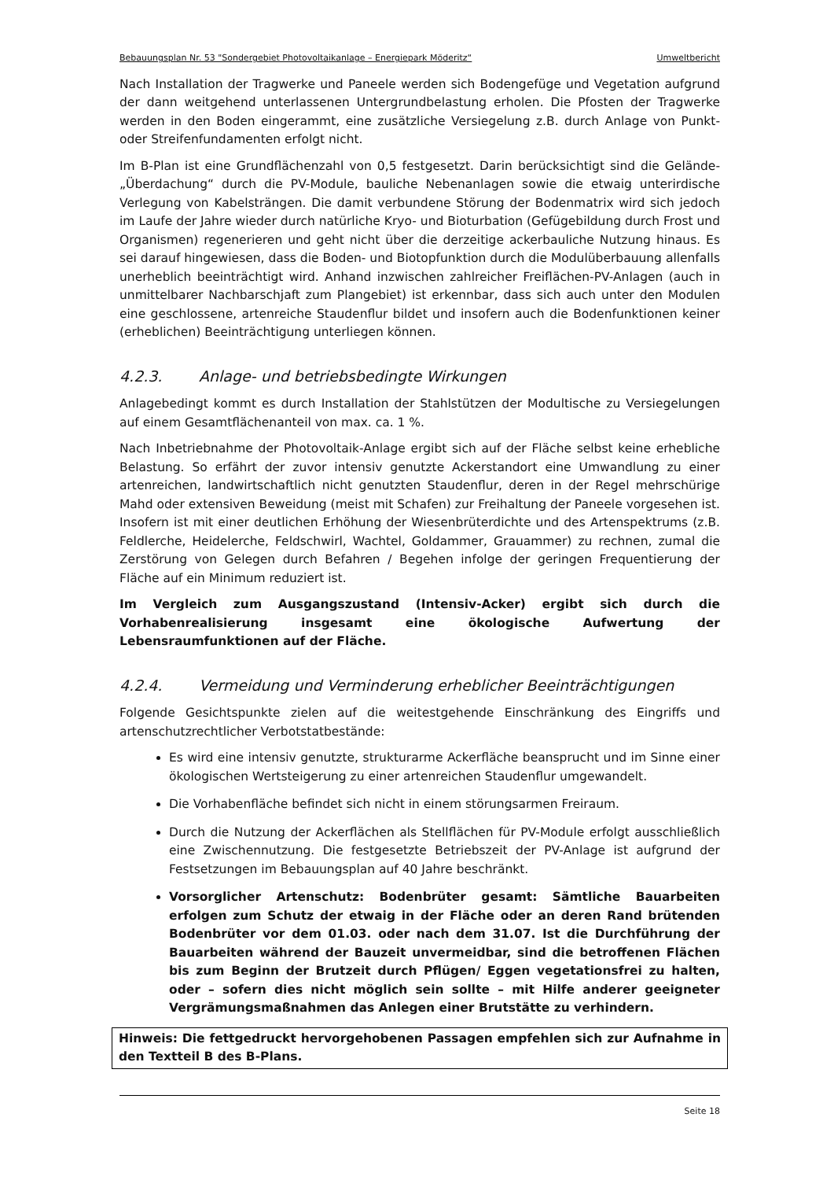Bebauungsplan Nr. 53 "Sondergebiet Photovoltaikanlage – Energiepark Möderitz“ Umweltbericht
Nach Installation der Tragwerke und Paneele werden sich Bodengefüge und Vegetation aufgrund der dann weitgehend unterlassenen Untergrundbelastung erholen. Die Pfosten der Tragwerke werden in den Boden eingerammt, eine zusätzliche Versiegelung z.B. durch Anlage von Punkt- oder Streifenfundamenten erfolgt nicht.
Im B-Plan ist eine Grundflächenzahl von 0,5 festgesetzt. Darin berücksichtigt sind die Gelände-„Überdachung“ durch die PV-Module, bauliche Nebenanlagen sowie die etwaig unterirdische Verlegung von Kabelsträngen. Die damit verbundene Störung der Bodenmatrix wird sich jedoch im Laufe der Jahre wieder durch natürliche Kryo- und Bioturbation (Gefügebildung durch Frost und Organismen) regenerieren und geht nicht über die derzeitige ackerbauliche Nutzung hinaus. Es sei darauf hingewiesen, dass die Boden- und Biotopfunktion durch die Modulüberbauung allenfalls unerheblich beeinträchtigt wird. Anhand inzwischen zahlreicher Freiflächen-PV-Anlagen (auch in unmittelbarer Nachbarschjaft zum Plangebiet) ist erkennbar, dass sich auch unter den Modulen eine geschlossene, artenreiche Staudenflur bildet und insofern auch die Bodenfunktionen keiner (erheblichen) Beeinträchtigung unterliegen können.
4.2.3. Anlage- und betriebsbedingte Wirkungen
Anlagebedingt kommt es durch Installation der Stahlstützen der Modultische zu Versiegelungen auf einem Gesamtflächenanteil von max. ca. 1 %.
Nach Inbetriebnahme der Photovoltaik-Anlage ergibt sich auf der Fläche selbst keine erhebliche Belastung. So erfährt der zuvor intensiv genutzte Ackerstandort eine Umwandlung zu einer artenreichen, landwirtschaftlich nicht genutzten Staudenflur, deren in der Regel mehrschürige Mahd oder extensiven Beweidung (meist mit Schafen) zur Freihaltung der Paneele vorgesehen ist. Insofern ist mit einer deutlichen Erhöhung der Wiesenbrüterdichte und des Artenspektrums (z.B. Feldlerche, Heidelerche, Feldschwirl, Wachtel, Goldammer, Grauammer) zu rechnen, zumal die Zerstörung von Gelegen durch Befahren / Begehen infolge der geringen Frequentierung der Fläche auf ein Minimum reduziert ist.
Im Vergleich zum Ausgangszustand (Intensiv-Acker) ergibt sich durch die Vorhabenrealisierung insgesamt eine ökologische Aufwertung der Lebensraumfunktionen auf der Fläche.
4.2.4. Vermeidung und Verminderung erheblicher Beeinträchtigungen
Folgende Gesichtspunkte zielen auf die weitestgehende Einschränkung des Eingriffs und artenschutzrechtlicher Verbotstatbestände:
Es wird eine intensiv genutzte, strukturarme Ackerfläche beansprucht und im Sinne einer ökologischen Wertsteigerung zu einer artenreichen Staudenflur umgewandelt.
Die Vorhabenfläche befindet sich nicht in einem störungsarmen Freiraum.
Durch die Nutzung der Ackerflächen als Stellflächen für PV-Module erfolgt ausschließlich eine Zwischennutzung. Die festgesetzte Betriebszeit der PV-Anlage ist aufgrund der Festsetzungen im Bebauungsplan auf 40 Jahre beschränkt.
Vorsorglicher Artenschutz: Bodenbrüter gesamt: Sämtliche Bauarbeiten erfolgen zum Schutz der etwaig in der Fläche oder an deren Rand brütenden Bodenbrüter vor dem 01.03. oder nach dem 31.07. Ist die Durchführung der Bauarbeiten während der Bauzeit unvermeidbar, sind die betroffenen Flächen bis zum Beginn der Brutzeit durch Pflügen/ Eggen vegetationsfrei zu halten, oder – sofern dies nicht möglich sein sollte – mit Hilfe anderer geeigneter Vergrämungsmaßnahmen das Anlegen einer Brutstätte zu verhindern.
Hinweis: Die fettgedruckt hervorgehobenen Passagen empfehlen sich zur Aufnahme in den Textteil B des B-Plans.
Seite 18